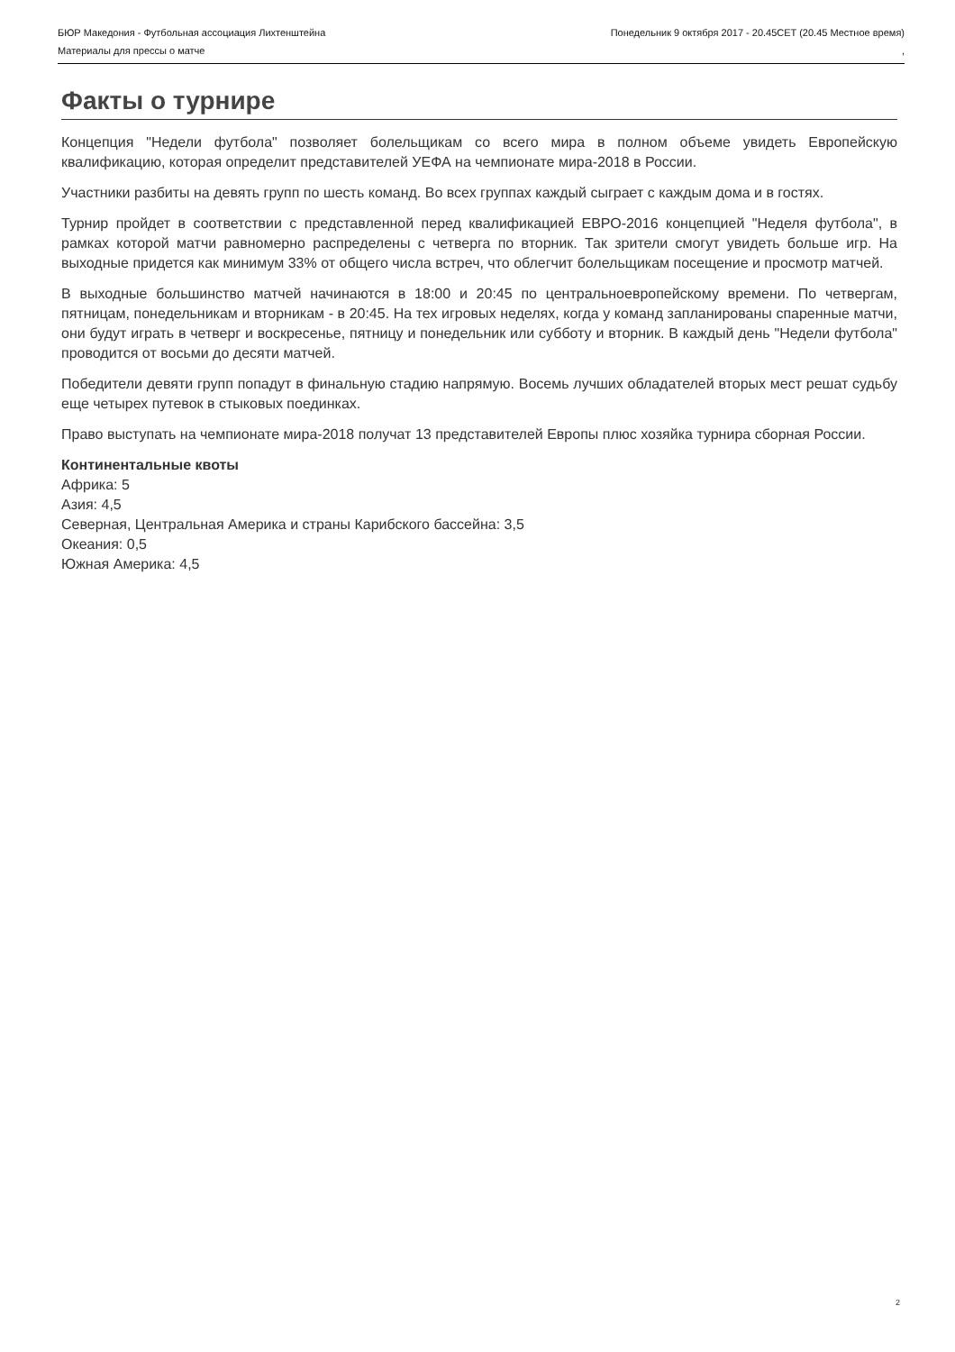БЮР Македония - Футбольная ассоциация Лихтенштейна Понедельник 9 октября 2017 - 20.45CET (20.45 Местное время)
Материалы для прессы о матче,
Факты о турнире
Концепция "Недели футбола" позволяет болельщикам со всего мира в полном объеме увидеть Европейскую квалификацию, которая определит представителей УЕФА на чемпионате мира-2018 в России.
Участники разбиты на девять групп по шесть команд. Во всех группах каждый сыграет с каждым дома и в гостях.
Турнир пройдет в соответствии с представленной перед квалификацией ЕВРО-2016 концепцией "Неделя футбола", в рамках которой матчи равномерно распределены с четверга по вторник. Так зрители смогут увидеть больше игр. На выходные придется как минимум 33% от общего числа встреч, что облегчит болельщикам посещение и просмотр матчей.
В выходные большинство матчей начинаются в 18:00 и 20:45 по центральноевропейскому времени. По четвергам, пятницам, понедельникам и вторникам - в 20:45. На тех игровых неделях, когда у команд запланированы спаренные матчи, они будут играть в четверг и воскресенье, пятницу и понедельник или субботу и вторник. В каждый день "Недели футбола" проводится от восьми до десяти матчей.
Победители девяти групп попадут в финальную стадию напрямую. Восемь лучших обладателей вторых мест решат судьбу еще четырех путевок в стыковых поединках.
Право выступать на чемпионате мира-2018 получат 13 представителей Европы плюс хозяйка турнира сборная России.
Континентальные квоты
Африка: 5
Азия: 4,5
Северная, Центральная Америка и страны Карибского бассейна: 3,5
Океания: 0,5
Южная Америка: 4,5
2